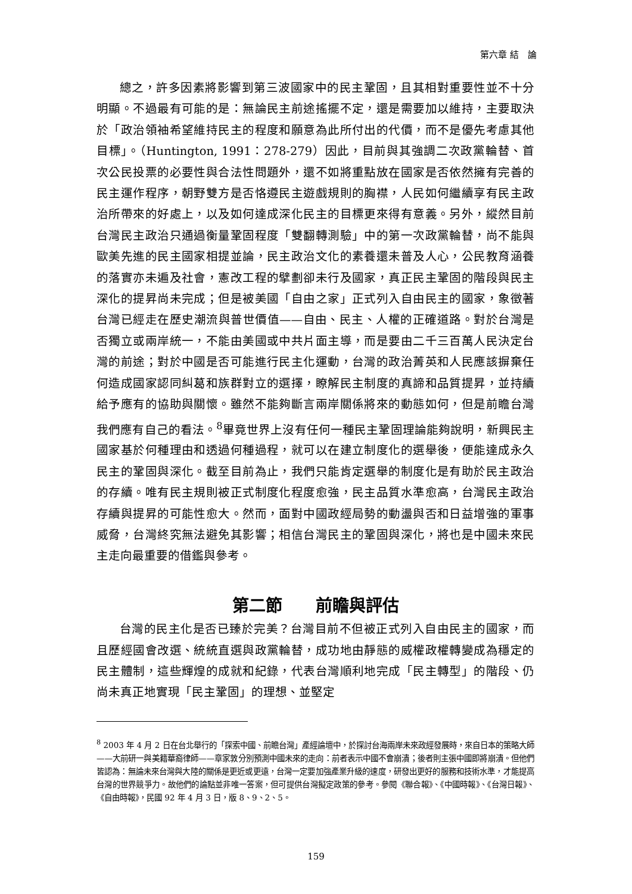第六章 結　論
總之，許多因素將影響到第三波國家中的民主鞏固，且其相對重要性並不十分明顯。不過最有可能的是：無論民主前途搖擺不定，還是需要加以維持，主要取決於「政治領袖希望維持民主的程度和願意為此所付出的代價，而不是優先考慮其他目標」。（Huntington, 1991：278-279）因此，目前與其強調二次政黨輪替、首次公民投票的必要性與合法性問題外，還不如將重點放在國家是否依然擁有完善的民主運作程序，朝野雙方是否恪遵民主遊戲規則的胸襟，人民如何繼續享有民主政治所帶來的好處上，以及如何達成深化民主的目標更來得有意義。另外，縱然目前台灣民主政治只通過衡量鞏固程度「雙翻轉測驗」中的第一次政黨輪替，尚不能與歐美先進的民主國家相提並論，民主政治文化的素養還未普及人心，公民教育涵養的落實亦未遍及社會，憲改工程的擘劃卻未行及國家，真正民主鞏固的階段與民主深化的提昇尚未完成；但是被美國「自由之家」正式列入自由民主的國家，象徵著台灣已經走在歷史潮流與普世價值——自由、民主、人權的正確道路。對於台灣是否獨立或兩岸統一，不能由美國或中共片面主導，而是要由二千三百萬人民決定台灣的前途；對於中國是否可能進行民主化運動，台灣的政治菁英和人民應該摒棄任何造成國家認同糾葛和族群對立的選擇，瞭解民主制度的真諦和品質提昇，並持續給予應有的協助與關懷。雖然不能夠斷言兩岸關係將來的動態如何，但是前瞻台灣我們應有自己的看法。<sup>8</sup>畢竟世界上沒有任何一種民主鞏固理論能夠說明，新興民主國家基於何種理由和透過何種過程，就可以在建立制度化的選舉後，便能達成永久民主的鞏固與深化。截至目前為止，我們只能肯定選舉的制度化是有助於民主政治的存續。唯有民主規則被正式制度化程度愈強，民主品質水準愈高，台灣民主政治存續與提昇的可能性愈大。然而，面對中國政經局勢的動盪與否和日益增強的軍事威脅，台灣終究無法避免其影響；相信台灣民主的鞏固與深化，將也是中國未來民主走向最重要的借鑑與參考。
第二節　　前瞻與評估
台灣的民主化是否已臻於完美？台灣目前不但被正式列入自由民主的國家，而且歷經國會改選、統統直選與政黨輪替，成功地由靜態的威權政權轉變成為穩定的民主體制，這些輝煌的成就和紀錄，代表台灣順利地完成「民主轉型」的階段、仍尚未真正地實現「民主鞏固」的理想、並堅定
<sup>8</sup> 2003 年 4 月 2 日在台北舉行的「探索中國、前瞻台灣」產經論壇中，於探討台海兩岸未來政經發展時，來自日本的策略大師——大前研一與美籍華裔律師——章家敦分別預測中國未來的走向：前者表示中國不會崩潰；後者則主張中國即將崩潰。但他們皆認為：無論未來台灣與大陸的關係是更近或更遠，台灣一定要加強產業升級的速度，研發出更好的服務和技術水準，才能提高台灣的世界競爭力。故他們的論點並非唯一答案，但可提供台灣擬定政策的參考。參閱《聯合報》、《中國時報》、《台灣日報》、《自由時報》，民國 92 年 4 月 3 日，版 8、9、2、5。
159